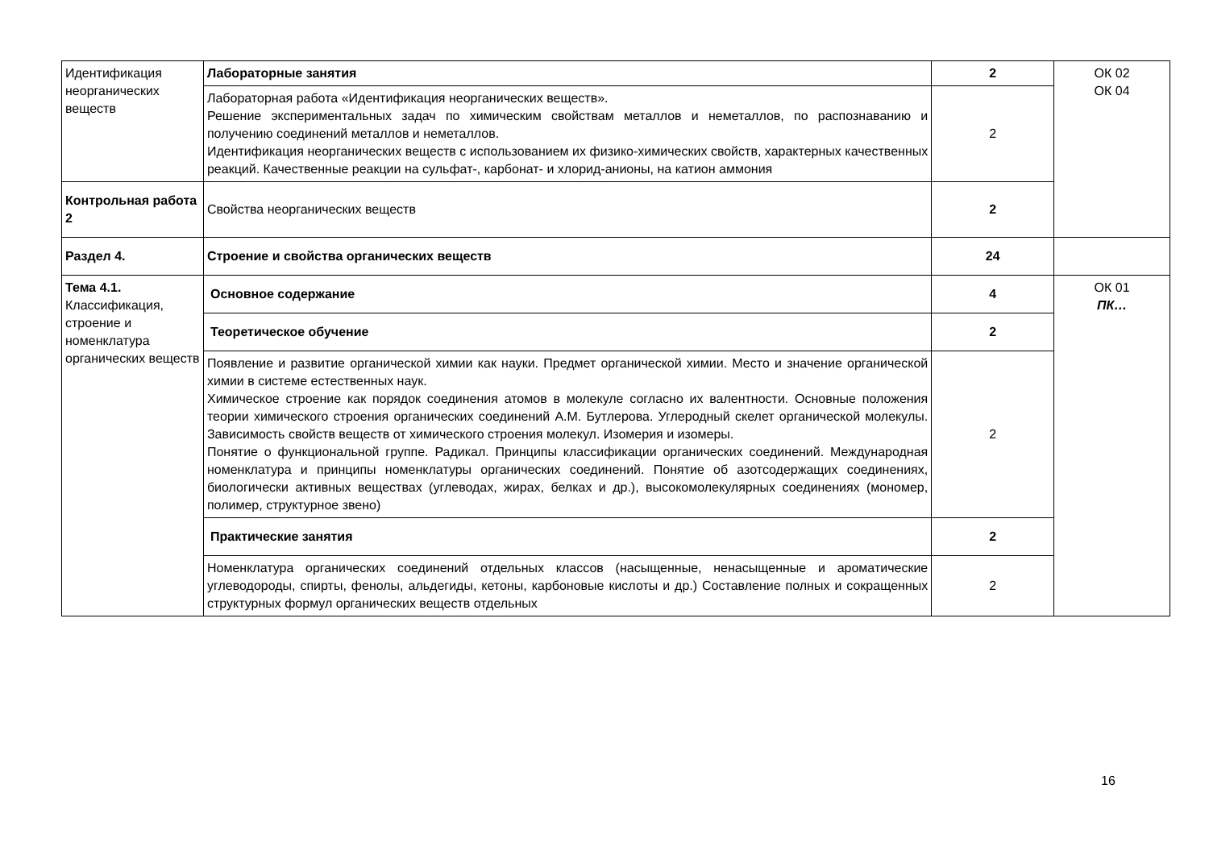| Идентификация неорганических веществ | Лабораторные занятия | 2 | ОК 02 ОК 04 |
| | Лабораторная работа «Идентификация неорганических веществ». Решение экспериментальных задач по химическим свойствам металлов и неметаллов, по распознаванию и получению соединений металлов и неметаллов. Идентификация неорганических веществ с использованием их физико-химических свойств, характерных качественных реакций. Качественные реакции на сульфат-, карбонат- и хлорид-анионы, на катион аммония | 2 | |
| Контрольная работа 2 | Свойства неорганических веществ | 2 | |
| Раздел 4. | Строение и свойства органических веществ | 24 | |
| Тема 4.1. Классификация, строение и номенклатура органических веществ | Основное содержание | 4 | ОК 01 ПК… |
| | Теоретическое обучение | 2 | |
| | Появление и развитие органической химии как науки. Предмет органической химии. Место и значение органической химии в системе естественных наук. Химическое строение как порядок соединения атомов в молекуле согласно их валентности. Основные положения теории химического строения органических соединений А.М. Бутлерова. Углеродный скелет органической молекулы. Зависимость свойств веществ от химического строения молекул. Изомерия и изомеры. Понятие о функциональной группе. Радикал. Принципы классификации органических соединений. Международная номенклатура и принципы номенклатуры органических соединений. Понятие об азотсодержащих соединениях, биологически активных веществах (углеводах, жирах, белках и др.), высокомолекулярных соединениях (мономер, полимер, структурное звено) | 2 | |
| | Практические занятия | 2 | |
| | Номенклатура органических соединений отдельных классов (насыщенные, ненасыщенные и ароматические углеводороды, спирты, фенолы, альдегиды, кетоны, карбоновые кислоты и др.) Составление полных и сокращенных структурных формул органических веществ отдельных | 2 | |
16